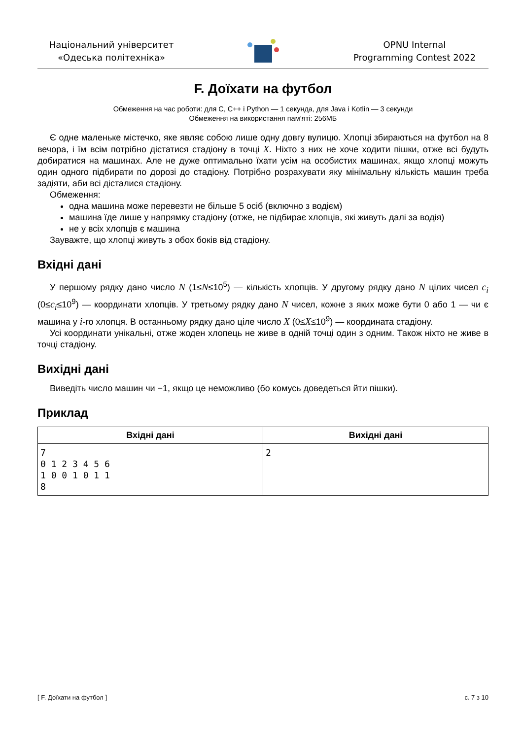Національний університет
«Одеська політехніка»
OPNU Internal
Programming Contest 2022
F. Доїхати на футбол
Обмеження на час роботи: для C, C++ і Python — 1 секунда, для Java і Kotlin — 3 секунди
Обмеження на використання пам’яті: 256МБ
Є одне маленьке містечко, яке являє собою лише одну довгу вулицю. Хлопці збираються на футбол на 8 вечора, і їм всім потрібно дістатися стадіону в точці X. Ніхто з них не хоче ходити пішки, отже всі будуть добиратися на машинах. Але не дуже оптимально їхати усім на особистих машинах, якщо хлопці можуть один одного підбирати по дорозі до стадіону. Потрібно розрахувати яку мінімальну кількість машин треба задіяти, аби всі дісталися стадіону.
Обмеження:
одна машина може перевезти не більше 5 осіб (включно з водієм)
машина їде лише у напрямку стадіону (отже, не підбирає хлопців, які живуть далі за водія)
не у всіх хлопців є машина
Зауважте, що хлопці живуть з обох боків від стадіону.
Вхідні дані
У першому рядку дано число N (1≤N≤10<sup>5</sup>) — кількість хлопців. У другому рядку дано N цілих чисел c<sub>i</sub> (0≤c<sub>i</sub>≤10<sup>9</sup>) — координати хлопців. У третьому рядку дано N чисел, кожне з яких може бути 0 або 1 — чи є машина у i-го хлопця. В останньому рядку дано ціле число X (0≤X≤10<sup>9</sup>) — координата стадіону.
Усі координати унікальні, отже жоден хлопець не живе в одній точці один з одним. Також ніхто не живе в точці стадіону.
Вихідні дані
Виведіть число машин чи −1, якщо це неможливо (бо комусь доведеться йти пішки).
Приклад
| Вхідні дані | Вихідні дані |
| --- | --- |
| 7 0 1 2 3 4 5 6 1 0 0 1 0 1 1 8 | 2 |
[ F. Доїхати на футбол ] с. 7 з 10